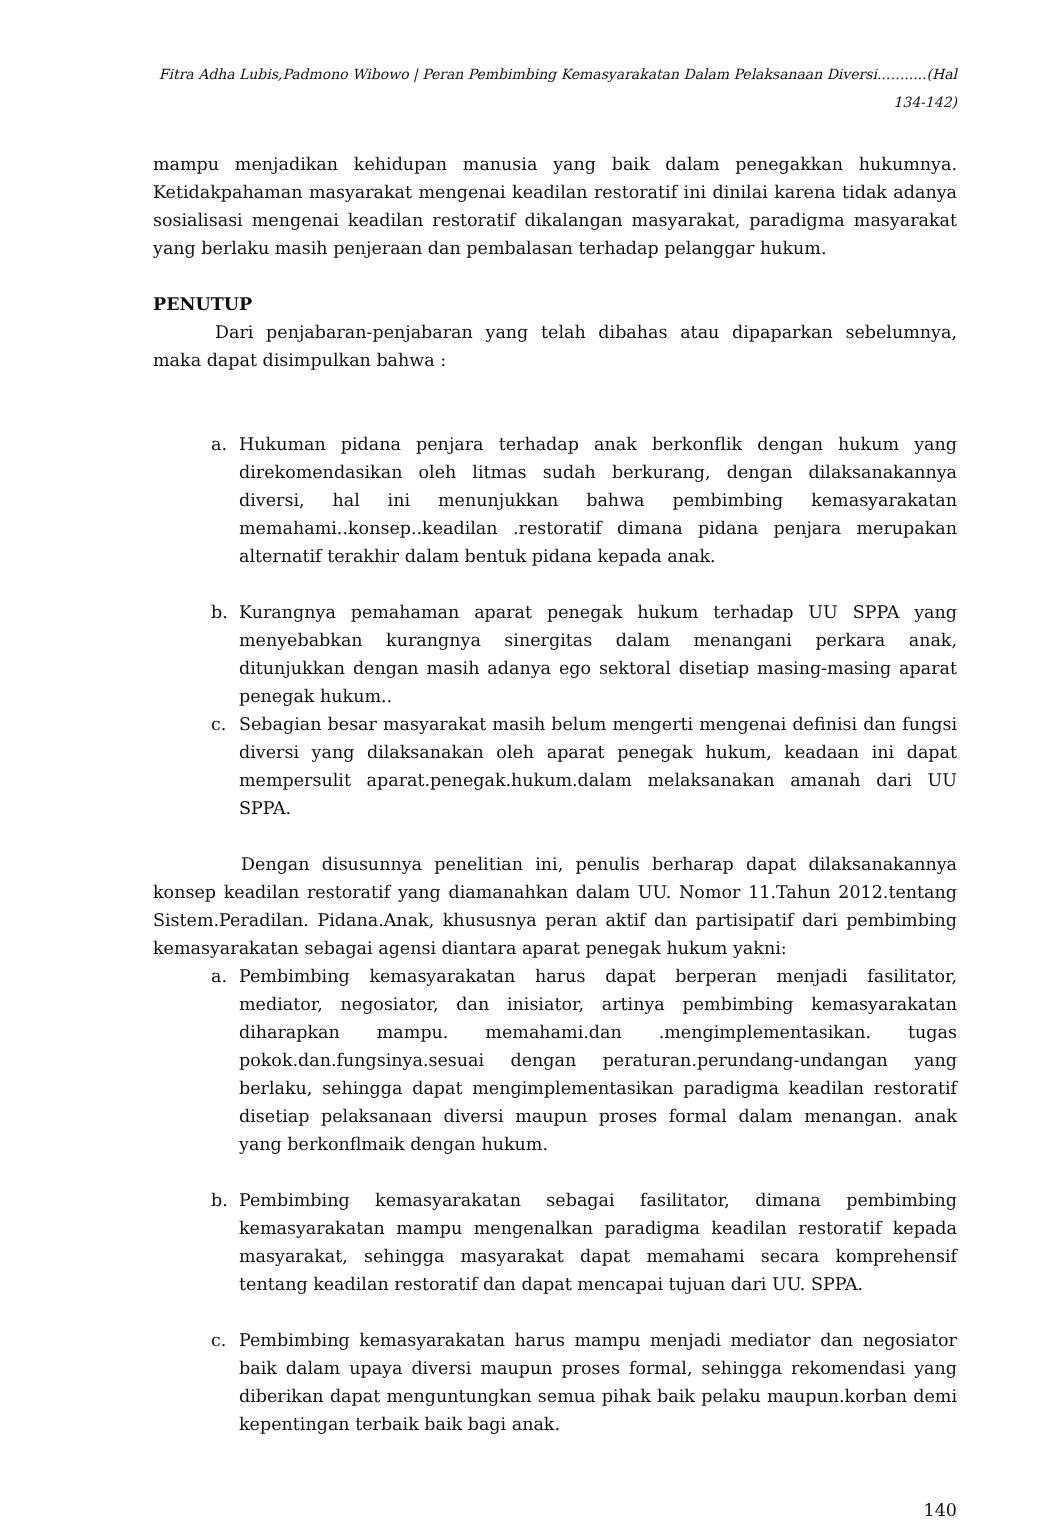Fitra Adha Lubis,Padmono Wibowo | Peran Pembimbing Kemasyarakatan Dalam Pelaksanaan Diversi..…......(Hal 134-142)
mampu menjadikan kehidupan manusia yang baik dalam penegakkan hukumnya. Ketidakpahaman masyarakat mengenai keadilan restoratif ini dinilai karena tidak adanya sosialisasi mengenai keadilan restoratif dikalangan masyarakat, paradigma masyarakat yang berlaku masih penjeraan dan pembalasan terhadap pelanggar hukum.
PENUTUP
Dari penjabaran-penjabaran yang telah dibahas atau dipaparkan sebelumnya, maka dapat disimpulkan bahwa :
a. Hukuman pidana penjara terhadap anak berkonflik dengan hukum yang direkomendasikan oleh litmas sudah berkurang, dengan dilaksanakannya diversi, hal ini menunjukkan bahwa pembimbing kemasyarakatan memahami..konsep..keadilan .restoratif dimana pidana penjara merupakan alternatif terakhir dalam bentuk pidana kepada anak.
b. Kurangnya pemahaman aparat penegak hukum terhadap UU SPPA yang menyebabkan kurangnya sinergitas dalam menangani perkara anak, ditunjukkan dengan masih adanya ego sektoral disetiap masing-masing aparat penegak hukum..
c. Sebagian besar masyarakat masih belum mengerti mengenai definisi dan fungsi diversi yang dilaksanakan oleh aparat penegak hukum, keadaan ini dapat mempersulit aparat.penegak.hukum.dalam melaksanakan amanah dari UU SPPA.
Dengan disusunnya penelitian ini, penulis berharap dapat dilaksanakannya konsep keadilan restoratif yang diamanahkan dalam UU. Nomor 11.Tahun 2012.tentang Sistem.Peradilan. Pidana.Anak, khususnya peran aktif dan partisipatif dari pembimbing kemasyarakatan sebagai agensi diantara aparat penegak hukum yakni:
a. Pembimbing kemasyarakatan harus dapat berperan menjadi fasilitator, mediator, negosiator, dan inisiator, artinya pembimbing kemasyarakatan diharapkan mampu. memahami.dan .mengimplementasikan. tugas pokok.dan.fungsinya.sesuai dengan peraturan.perundang-undangan yang berlaku, sehingga dapat mengimplementasikan paradigma keadilan restoratif disetiap pelaksanaan diversi maupun proses formal dalam menangan. anak yang berkonflmaik dengan hukum.
b. Pembimbing kemasyarakatan sebagai fasilitator, dimana pembimbing kemasyarakatan mampu mengenalkan paradigma keadilan restoratif kepada masyarakat, sehingga masyarakat dapat memahami secara komprehensif tentang keadilan restoratif dan dapat mencapai tujuan dari UU. SPPA.
c. Pembimbing kemasyarakatan harus mampu menjadi mediator dan negosiator baik dalam upaya diversi maupun proses formal, sehingga rekomendasi yang diberikan dapat menguntungkan semua pihak baik pelaku maupun.korban demi kepentingan terbaik baik bagi anak.
140